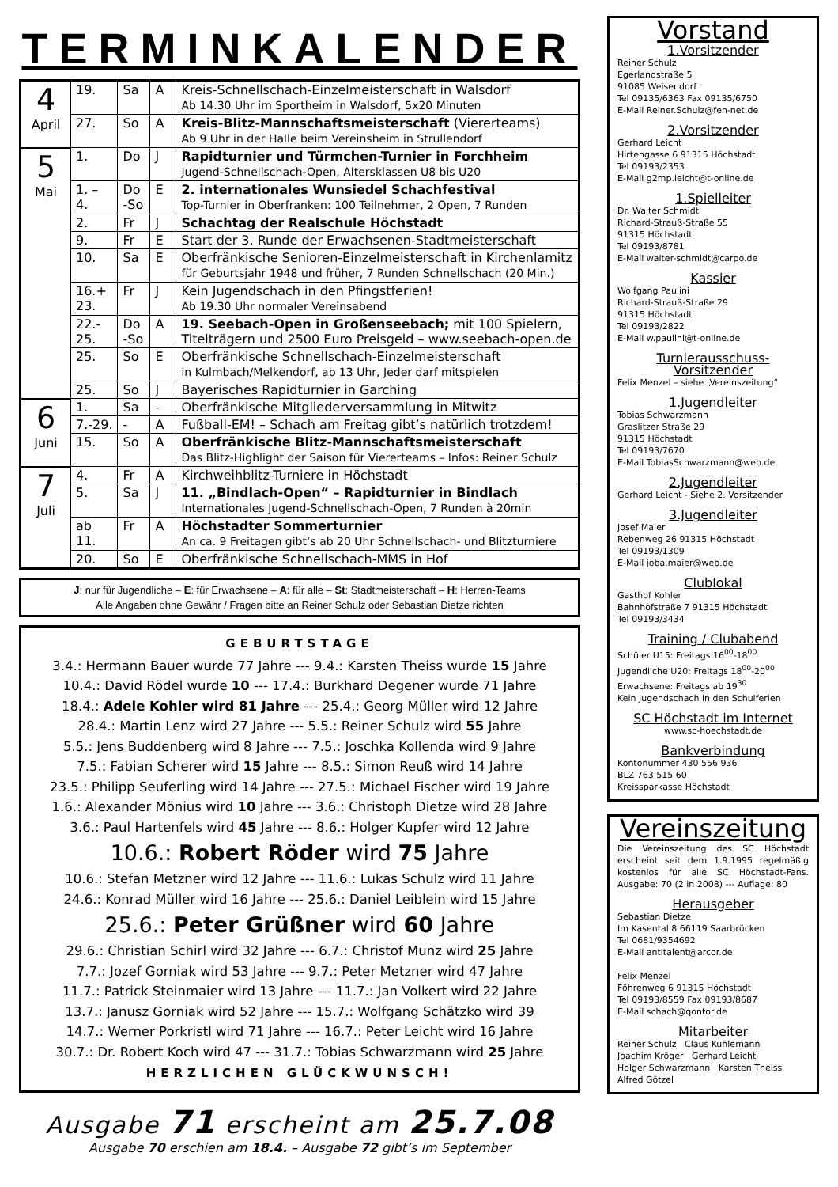TERMINKALENDER
| 4 April | 19. | Sa | A | Kreis-Schnellschach-Einzelmeisterschaft in Walsdorf Ab 14.30 Uhr im Sportheim in Walsdorf, 5x20 Minuten |
| | 27. | So | A | Kreis-Blitz-Mannschaftsmeisterschaft (Viererteams) Ab 9 Uhr in der Halle beim Vereinsheim in Strullendorf |
| 5 Mai | 1. | Do | J | Rapidturnier und Türmchen-Turnier in Forchheim Jugend-Schnellschach-Open, Altersklassen U8 bis U20 |
| | 1. – 4. | Do -So | E | 2. internationales Wunsiedel Schachfestival Top-Turnier in Oberfranken: 100 Teilnehmer, 2 Open, 7 Runden |
| | 2. | Fr | J | Schachtag der Realschule Höchstadt |
| | 9. | Fr | E | Start der 3. Runde der Erwachsenen-Stadtmeisterschaft |
| | 10. | Sa | E | Oberfränkische Senioren-Einzelmeisterschaft in Kirchenlamitz für Geburtsjahr 1948 und früher, 7 Runden Schnellschach (20 Min.) |
| | 16.+ 23. | Fr | J | Kein Jugendschach in den Pfingstferien! Ab 19.30 Uhr normaler Vereinsabend |
| | 22.- 25. | Do -So | A | 19. Seebach-Open in Großenseebach; mit 100 Spielern, Titelträgern und 2500 Euro Preisgeld – www.seebach-open.de |
| | 25. | So | E | Oberfränkische Schnellschach-Einzelmeisterschaft in Kulmbach/Melkendorf, ab 13 Uhr, Jeder darf mitspielen |
| | 25. | So | J | Bayerisches Rapidturnier in Garching |
| 6 Juni | 1. | Sa | - | Oberfränkische Mitgliederversammlung in Mitwitz |
| | 7.-29. | - | A | Fußball-EM! – Schach am Freitag gibt’s natürlich trotzdem! |
| | 15. | So | A | Oberfränkische Blitz-Mannschaftsmeisterschaft Das Blitz-Highlight der Saison für Viererteams – Infos: Reiner Schulz |
| 7 Juli | 4. | Fr | A | Kirchweihblitz-Turniere in Höchstadt |
| | 5. | Sa | J | 11. „Bindlach-Open“ – Rapidturnier in Bindlach Internationales Jugend-Schnellschach-Open, 7 Runden à 20min |
| | ab 11. | Fr | A | Höchstadter Sommerturnier An ca. 9 Freitagen gibt’s ab 20 Uhr Schnellschach- und Blitzturniere |
| | 20. | So | E | Oberfränkische Schnellschach-MMS in Hof |
J: nur für Jugendliche – E: für Erwachsene – A: für alle – St: Stadtmeisterschaft – H: Herren-Teams
Alle Angaben ohne Gewähr / Fragen bitte an Reiner Schulz oder Sebastian Dietze richten
GEBURTSTAGE
3.4.: Hermann Bauer wurde 77 Jahre --- 9.4.: Karsten Theiss wurde 15 Jahre
10.4.: David Rödel wurde 10 --- 17.4.: Burkhard Degener wurde 71 Jahre
18.4.: Adele Kohler wird 81 Jahre --- 25.4.: Georg Müller wird 12 Jahre
28.4.: Martin Lenz wird 27 Jahre --- 5.5.: Reiner Schulz wird 55 Jahre
5.5.: Jens Buddenberg wird 8 Jahre --- 7.5.: Joschka Kollenda wird 9 Jahre
7.5.: Fabian Scherer wird 15 Jahre --- 8.5.: Simon Reuß wird 14 Jahre
23.5.: Philipp Seuferling wird 14 Jahre --- 27.5.: Michael Fischer wird 19 Jahre
1.6.: Alexander Mönius wird 10 Jahre --- 3.6.: Christoph Dietze wird 28 Jahre
3.6.: Paul Hartenfels wird 45 Jahre --- 8.6.: Holger Kupfer wird 12 Jahre
10.6.: Robert Röder wird 75 Jahre
10.6.: Stefan Metzner wird 12 Jahre --- 11.6.: Lukas Schulz wird 11 Jahre
24.6.: Konrad Müller wird 16 Jahre --- 25.6.: Daniel Leiblein wird 15 Jahre
25.6.: Peter Grüßner wird 60 Jahre
29.6.: Christian Schirl wird 32 Jahre --- 6.7.: Christof Munz wird 25 Jahre
7.7.: Jozef Gorniak wird 53 Jahre --- 9.7.: Peter Metzner wird 47 Jahre
11.7.: Patrick Steinmaier wird 13 Jahre --- 11.7.: Jan Volkert wird 22 Jahre
13.7.: Janusz Gorniak wird 52 Jahre --- 15.7.: Wolfgang Schätzko wird 39
14.7.: Werner Porkristl wird 71 Jahre --- 16.7.: Peter Leicht wird 16 Jahre
30.7.: Dr. Robert Koch wird 47 --- 31.7.: Tobias Schwarzmann wird 25 Jahre
HERZLICHEN GLÜCKWUNSCH!
Ausgabe 71 erscheint am 25.7.08
Ausgabe 70 erschien am 18.4. – Ausgabe 72 gibt’s im September
Vorstand
1.Vorsitzender
Reiner Schulz
Egerlandstraße 5
91085 Weisendorf
Tel 09135/6363 Fax 09135/6750
E-Mail Reiner.Schulz@fen-net.de
2.Vorsitzender
Gerhard Leicht
Hirtengasse 6 91315 Höchstadt
Tel 09193/2353
E-Mail g2mp.leicht@t-online.de
1.Spielleiter
Dr. Walter Schmidt
Richard-Strauß-Straße 55
91315 Höchstadt
Tel 09193/8781
E-Mail walter-schmidt@carpo.de
Kassier
Wolfgang Paulini
Richard-Strauß-Straße 29
91315 Höchstadt
Tel 09193/2822
E-Mail w.paulini@t-online.de
Turnierausschuss-Vorsitzender
Felix Menzel – siehe „Vereinszeitung“
1.Jugendleiter
Tobias Schwarzmann
Graslitzer Straße 29
91315 Höchstadt
Tel 09193/7670
E-Mail TobiasSchwarzmann@web.de
2.Jugendleiter
Gerhard Leicht - Siehe 2. Vorsitzender
3.Jugendleiter
Josef Maier
Rebenweg 26 91315 Höchstadt
Tel 09193/1309
E-Mail joba.maier@web.de
Clublokal
Gasthof Kohler
Bahnhofstraße 7 91315 Höchstadt
Tel 09193/3434
Training / Clubabend
Schüler U15: Freitags 16<sup>00</sup>-18<sup>00</sup>
Jugendliche U20: Freitags 18<sup>00</sup>-20<sup>00</sup>
Erwachsene: Freitags ab 19<sup>30</sup>
Kein Jugendschach in den Schulferien
SC Höchstadt im Internet
www.sc-hoechstadt.de
Bankverbindung
Kontonummer 430 556 936
BLZ 763 515 60
Kreissparkasse Höchstadt
Vereinszeitung
Die Vereinszeitung des SC Höchstadt erscheint seit dem 1.9.1995 regelmäßig kostenlos für alle SC Höchstadt-Fans. Ausgabe: 70 (2 in 2008) --- Auflage: 80
Herausgeber
Sebastian Dietze
Im Kasental 8 66119 Saarbrücken
Tel 0681/9354692
E-Mail antitalent@arcor.de
Felix Menzel
Föhrenweg 6 91315 Höchstadt
Tel 09193/8559 Fax 09193/8687
E-Mail schach@qontor.de
Mitarbeiter
Reiner Schulz Claus Kuhlemann
Joachim Kröger Gerhard Leicht
Holger Schwarzmann Karsten Theiss
Alfred Götzel